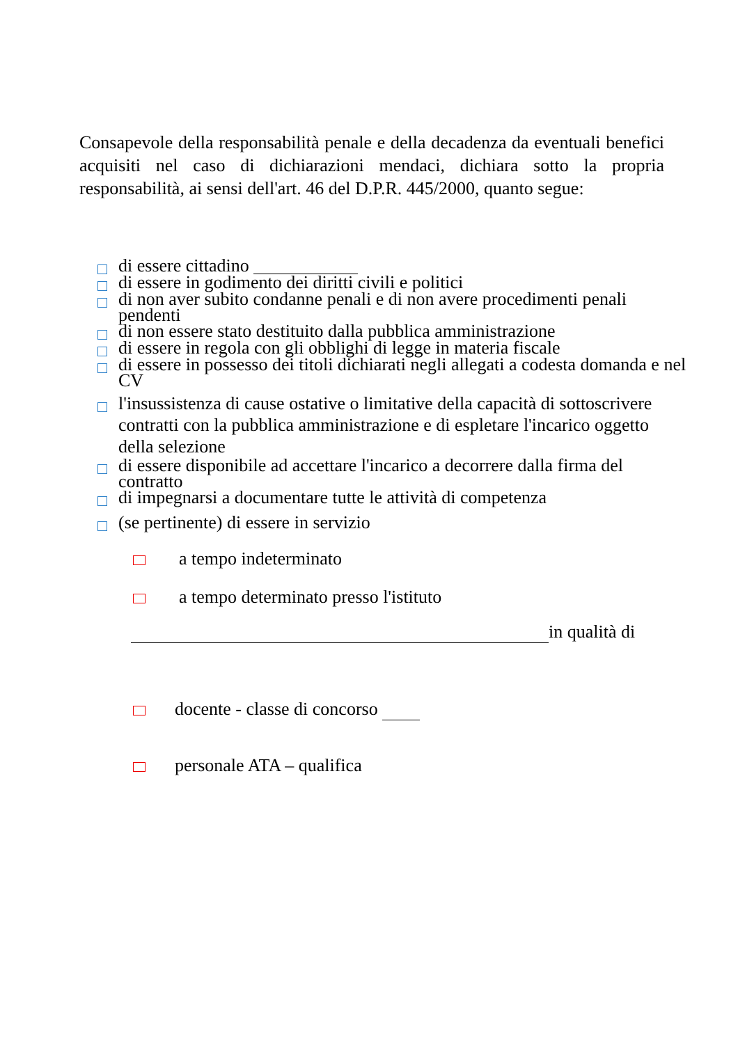Consapevole della responsabilità penale e della decadenza da eventuali benefici acquisiti nel caso di dichiarazioni mendaci, dichiara sotto la propria responsabilità, ai sensi dell'art. 46 del D.P.R. 445/2000, quanto segue:
di essere cittadino
di essere in godimento dei diritti civili e politici
di non aver subito condanne penali e di non avere procedimenti penali pendenti
di non essere stato destituito dalla pubblica amministrazione
di essere in regola con gli obblighi di legge in materia fiscale
di essere in possesso dei titoli dichiarati negli allegati a codesta domanda e nel CV
l'insussistenza di cause ostative o limitative della capacità di sottoscrivere contratti con la pubblica amministrazione e di espletare l'incarico oggetto della selezione
di essere disponibile ad accettare l'incarico a decorrere dalla firma del contratto
di impegnarsi a documentare tutte le attività di competenza
(se pertinente) di essere in servizio
a tempo indeterminato
a tempo determinato presso l'istituto
in qualità di
docente - classe di concorso
personale ATA – qualifica